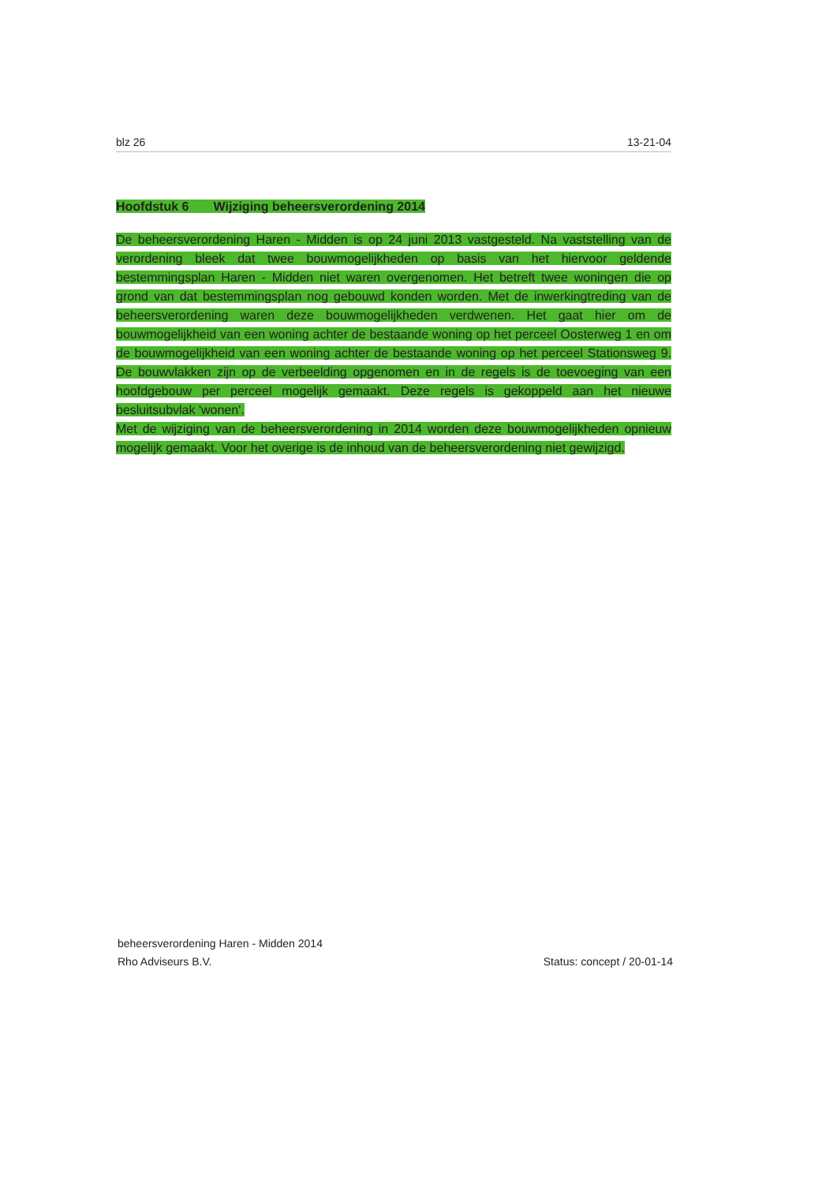blz 26 13-21-04
Hoofdstuk 6 Wijziging beheersverordening 2014
De beheersverordening Haren - Midden is op 24 juni 2013 vastgesteld. Na vaststelling van de verordening bleek dat twee bouwmogelijkheden op basis van het hiervoor geldende bestemmingsplan Haren - Midden niet waren overgenomen. Het betreft twee woningen die op grond van dat bestemmingsplan nog gebouwd konden worden. Met de inwerkingtreding van de beheersverordening waren deze bouwmogelijkheden verdwenen. Het gaat hier om de bouwmogelijkheid van een woning achter de bestaande woning op het perceel Oosterweg 1 en om de bouwmogelijkheid van een woning achter de bestaande woning op het perceel Stationsweg 9. De bouwvlakken zijn op de verbeelding opgenomen en in de regels is de toevoeging van een hoofdgebouw per perceel mogelijk gemaakt. Deze regels is gekoppeld aan het nieuwe besluitsubvlak 'wonen'.
Met de wijziging van de beheersverordening in 2014 worden deze bouwmogelijkheden opnieuw mogelijk gemaakt. Voor het overige is de inhoud van de beheersverordening niet gewijzigd.
beheersverordening Haren - Midden 2014
Rho Adviseurs B.V.
Status: concept / 20-01-14